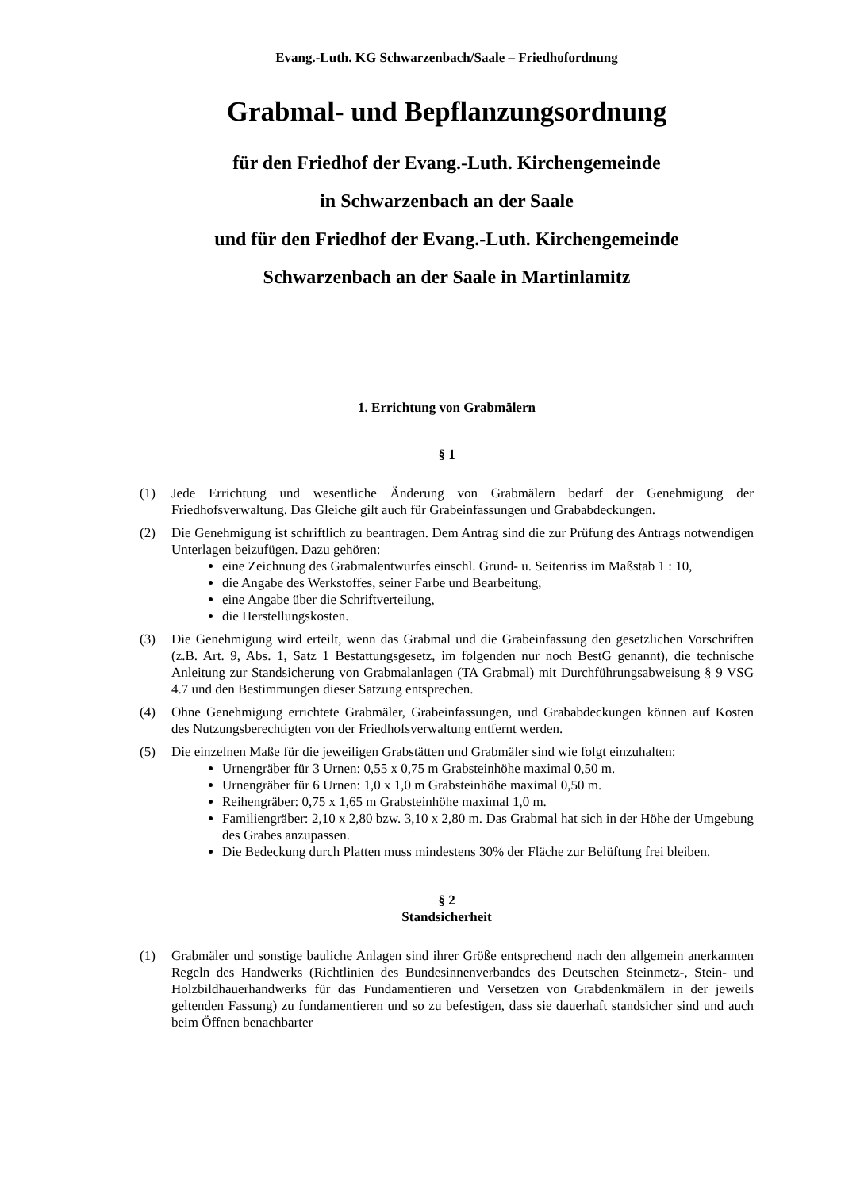Evang.-Luth. KG Schwarzenbach/Saale – Friedhofordnung
Grabmal- und Bepflanzungsordnung
für den Friedhof der Evang.-Luth. Kirchengemeinde
in Schwarzenbach an der Saale
und für den Friedhof der Evang.-Luth. Kirchengemeinde
Schwarzenbach an der Saale in Martinlamitz
1. Errichtung von Grabmälern
§ 1
(1) Jede Errichtung und wesentliche Änderung von Grabmälern bedarf der Genehmigung der Friedhofsverwaltung. Das Gleiche gilt auch für Grabeinfassungen und Grababdeckungen.
(2) Die Genehmigung ist schriftlich zu beantragen. Dem Antrag sind die zur Prüfung des Antrags notwendigen Unterlagen beizufügen. Dazu gehören:
eine Zeichnung des Grabmalentwurfes einschl. Grund- u. Seitenriss im Maßstab 1 : 10,
die Angabe des Werkstoffes, seiner Farbe und Bearbeitung,
eine Angabe über die Schriftverteilung,
die Herstellungskosten.
(3) Die Genehmigung wird erteilt, wenn das Grabmal und die Grabeinfassung den gesetzlichen Vorschriften (z.B. Art. 9, Abs. 1, Satz 1 Bestattungsgesetz, im folgenden nur noch BestG genannt), die technische Anleitung zur Standsicherung von Grabmalanlagen (TA Grabmal) mit Durchführungsabweisung § 9 VSG 4.7 und den Bestimmungen dieser Satzung entsprechen.
(4) Ohne Genehmigung errichtete Grabmäler, Grabeinfassungen, und Grababdeckungen können auf Kosten des Nutzungsberechtigten von der Friedhofsverwaltung entfernt werden.
(5) Die einzelnen Maße für die jeweiligen Grabstätten und Grabmäler sind wie folgt einzuhalten:
Urnengräber für 3 Urnen: 0,55 x 0,75 m Grabsteinhöhe maximal 0,50 m.
Urnengräber für 6 Urnen: 1,0 x 1,0 m Grabsteinhöhe maximal 0,50 m.
Reihengräber: 0,75 x 1,65 m Grabsteinhöhe maximal 1,0 m.
Familiengräber: 2,10 x 2,80 bzw. 3,10 x 2,80 m. Das Grabmal hat sich in der Höhe der Umgebung des Grabes anzupassen.
Die Bedeckung durch Platten muss mindestens 30% der Fläche zur Belüftung frei bleiben.
§ 2
Standsicherheit
(1) Grabmäler und sonstige bauliche Anlagen sind ihrer Größe entsprechend nach den allgemein anerkannten Regeln des Handwerks (Richtlinien des Bundesinnenverbandes des Deutschen Steinmetz-, Stein- und Holzbildhauerhandwerks für das Fundamentieren und Versetzen von Grabdenkmälern in der jeweils geltenden Fassung) zu fundamentieren und so zu befestigen, dass sie dauerhaft standsicher sind und auch beim Öffnen benachbarter